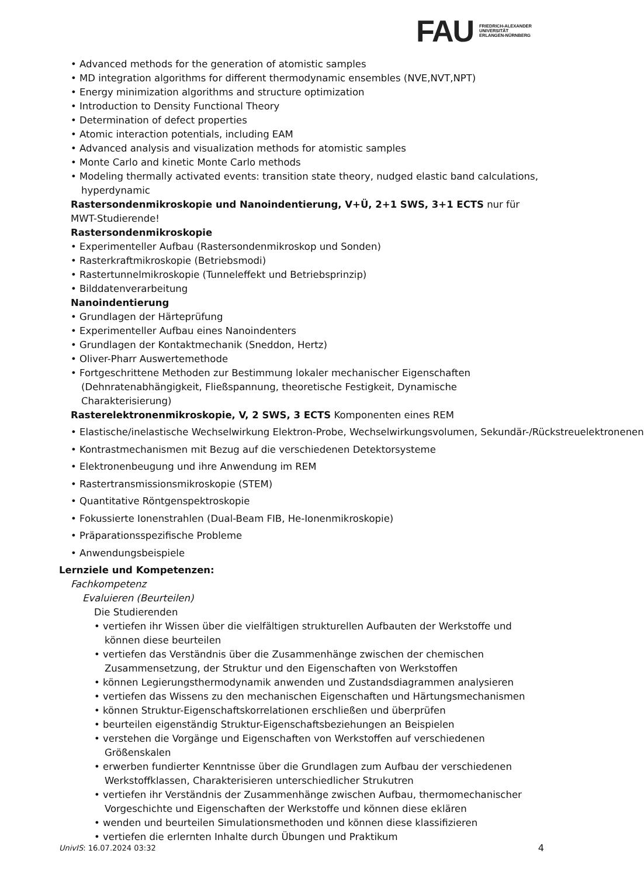FAU
FRIEDRICH-ALEXANDER
UNIVERSITÄT
ERLANGEN-NÜRNBERG
• Advanced methods for the generation of atomistic samples
• MD integration algorithms for different thermodynamic ensembles (NVE,NVT,NPT)
• Energy minimization algorithms and structure optimization
• Introduction to Density Functional Theory
• Determination of defect properties
• Atomic interaction potentials, including EAM
• Advanced analysis and visualization methods for atomistic samples
• Monte Carlo and kinetic Monte Carlo methods
• Modeling thermally activated events: transition state theory, nudged elastic band calculations, hyperdynamic
Rastersondenmikroskopie und Nanoindentierung, V+Ü, 2+1 SWS, 3+1 ECTS nur für MWT-Studierende!
Rastersondenmikroskopie
• Experimenteller Aufbau (Rastersondenmikroskop und Sonden)
• Rasterkraftmikroskopie (Betriebsmodi)
• Rastertunnelmikroskopie (Tunneleffekt und Betriebsprinzip)
• Bilddatenverarbeitung
Nanoindentierung
• Grundlagen der Härteprüfung
• Experimenteller Aufbau eines Nanoindenters
• Grundlagen der Kontaktmechanik (Sneddon, Hertz)
• Oliver-Pharr Auswertemethode
• Fortgeschrittene Methoden zur Bestimmung lokaler mechanischer Eigenschaften (Dehnratenabhängigkeit, Fließspannung, theoretische Festigkeit, Dynamische Charakterisierung)
Rasterelektronenmikroskopie, V, 2 SWS, 3 ECTS Komponenten eines REM
• Elastische/inelastische Wechselwirkung Elektron-Probe, Wechselwirkungsvolumen, Sekundär-/Rückstreuelektronenen
• Kontrastmechanismen mit Bezug auf die verschiedenen Detektorsysteme
• Elektronenbeugung und ihre Anwendung im REM
• Rastertransmissionsmikroskopie (STEM)
• Quantitative Röntgenspektroskopie
• Fokussierte Ionenstrahlen (Dual-Beam FIB, He-Ionenmikroskopie)
• Präparationsspezifische Probleme
• Anwendungsbeispiele
Lernziele und Kompetenzen:
Fachkompetenz
Evaluieren (Beurteilen)
Die Studierenden
• vertiefen ihr Wissen über die vielfältigen strukturellen Aufbauten der Werkstoffe und können diese beurteilen
• vertiefen das Verständnis über die Zusammenhänge zwischen der chemischen Zusammensetzung, der Struktur und den Eigenschaften von Werkstoffen
• können Legierungsthermodynamik anwenden und Zustandsdiagrammen analysieren
• vertiefen das Wissens zu den mechanischen Eigenschaften und Härtungsmechanismen
• können Struktur-Eigenschaftskorrelationen erschließen und überprüfen
• beurteilen eigenständig Struktur-Eigenschaftsbeziehungen an Beispielen
• verstehen die Vorgänge und Eigenschaften von Werkstoffen auf verschiedenen Größenskalen
• erwerben fundierter Kenntnisse über die Grundlagen zum Aufbau der verschiedenen Werkstoffklassen, Charakterisieren unterschiedlicher Strukutren
• vertiefen ihr Verständnis der Zusammenhänge zwischen Aufbau, thermomechanischer Vorgeschichte und Eigenschaften der Werkstoffe und können diese eklären
• wenden und beurteilen Simulationsmethoden und können diese klassifizieren
• vertiefen die erlernten Inhalte durch Übungen und Praktikum
UnivIS: 16.07.2024 03:32 4